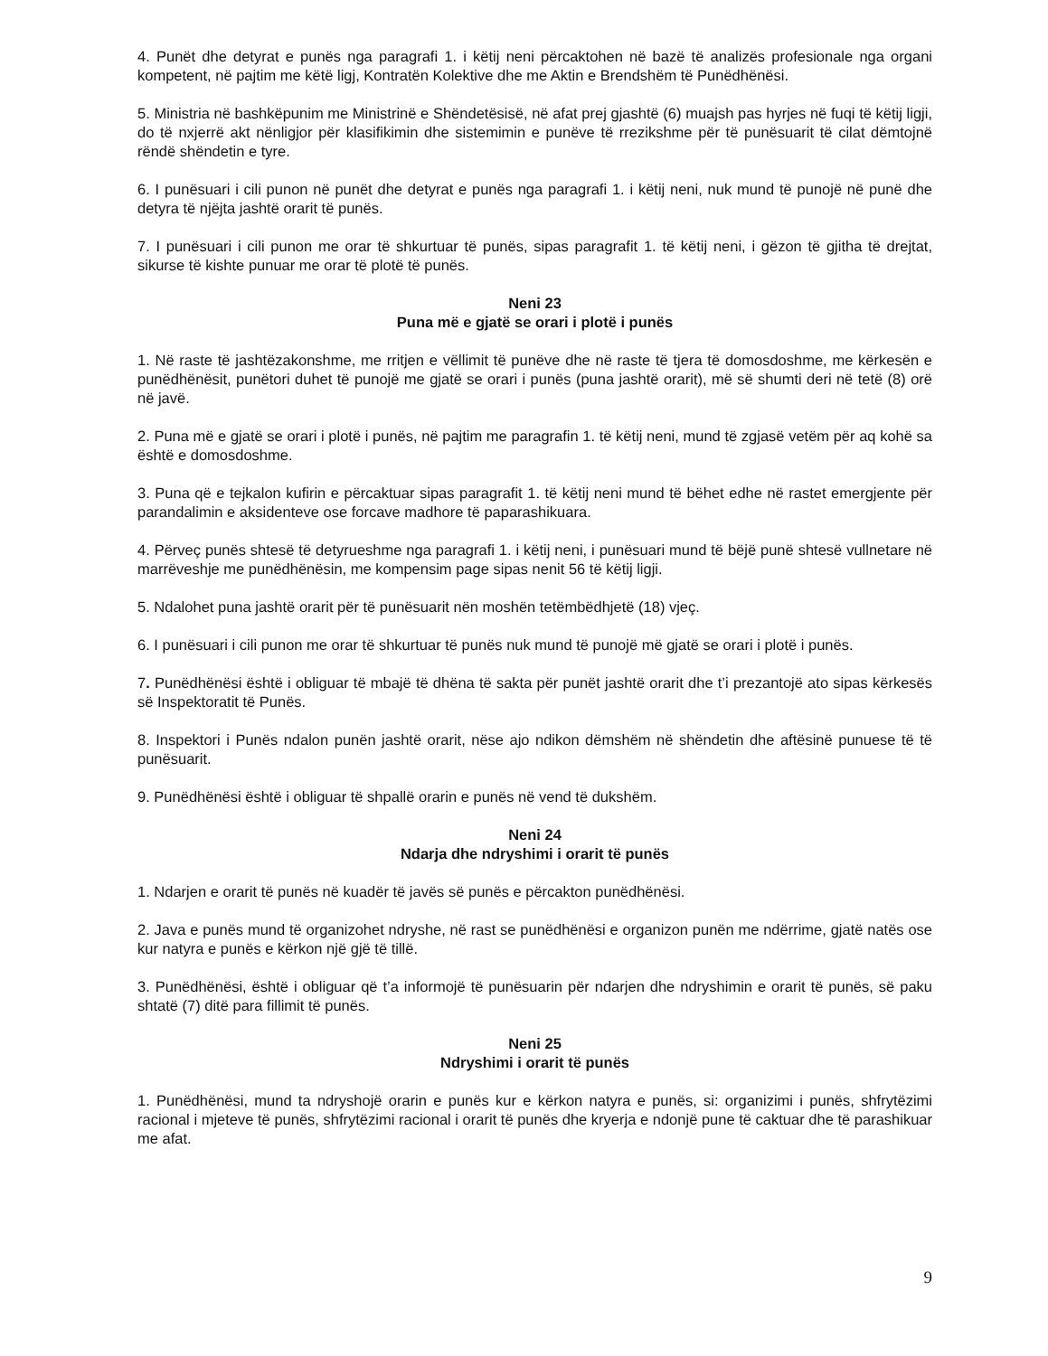4. Punët dhe detyrat e punës nga paragrafi 1. i këtij neni përcaktohen në bazë të analizës profesionale nga organi kompetent, në pajtim me këtë ligj, Kontratën Kolektive dhe me Aktin e Brendshëm të Punëdhënësi.
5. Ministria në bashkëpunim me Ministrinë e Shëndetësisë, në afat prej gjashtë (6) muajsh pas hyrjes në fuqi të këtij ligji, do të nxjerrë akt nënligjor për klasifikimin dhe sistemimin e punëve të rrezikshme për të punësuarit të cilat dëmtojnë rëndë shëndetin e tyre.
6. I punësuari i cili punon në punët dhe detyrat e punës nga paragrafi 1. i këtij neni, nuk mund të punojë në punë dhe detyra të njëjta jashtë orarit të punës.
7. I punësuari i cili punon me orar të shkurtuar të punës, sipas paragrafit 1. të këtij neni, i gëzon të gjitha të drejtat, sikurse të kishte punuar me orar të plotë të punës.
Neni 23
Puna më e gjatë se orari i plotë i punës
1. Në raste të jashtëzakonshme, me rritjen e vëllimit të punëve dhe në raste të tjera të domosdoshme, me kërkesën e punëdhënësit, punëtori duhet të punojë me gjatë se orari i punës (puna jashtë orarit), më së shumti deri në tetë (8) orë në javë.
2. Puna më e gjatë se orari i plotë i punës, në pajtim me paragrafin 1. të këtij neni, mund të zgjasë vetëm për aq kohë sa është e domosdoshme.
3. Puna që e tejkalon kufirin e përcaktuar sipas paragrafit 1. të këtij neni mund të bëhet edhe në rastet emergjente për parandalimin e aksidenteve ose forcave madhore të paparashikuara.
4. Përveç punës shtesë të detyrueshme nga paragrafi 1. i këtij neni, i punësuari mund të bëjë punë shtesë vullnetare në marrëveshje me punëdhënësin, me kompensim page sipas nenit 56 të këtij ligji.
5. Ndalohet puna jashtë orarit për të punësuarit nën moshën tetëmbëdhjetë (18) vjeç.
6. I punësuari i cili punon me orar të shkurtuar të punës nuk mund të punojë më gjatë se orari i plotë i punës.
7. Punëdhënësi është i obliguar të mbajë të dhëna të sakta për punët jashtë orarit dhe t’i prezantojë ato sipas kërkesës së Inspektoratit të Punës.
8. Inspektori i Punës ndalon punën jashtë orarit, nëse ajo ndikon dëmshëm në shëndetin dhe aftësinë punuese të të punësuarit.
9. Punëdhënësi është i obliguar të shpallë orarin e punës në vend të dukshëm.
Neni 24
Ndarja dhe ndryshimi i orarit të punës
1. Ndarjen e orarit të punës në kuadër të javës së punës e përcakton punëdhënësi.
2. Java e punës mund të organizohet ndryshe, në rast se punëdhënësi e organizon punën me ndërrime, gjatë natës ose kur natyra e punës e kërkon një gjë të tillë.
3. Punëdhënësi, është i obliguar që t’a informojë të punësuarin për ndarjen dhe ndryshimin e orarit të punës, së paku shtatë (7) ditë para fillimit të punës.
Neni 25
Ndryshimi i orarit të punës
1. Punëdhënësi, mund ta ndryshojë orarin e punës kur e kërkon natyra e punës, si: organizimi i punës, shfrytëzimi racional i mjeteve të punës, shfrytëzimi racional i orarit të punës dhe kryerja e ndonjë pune të caktuar dhe të parashikuar me afat.
9